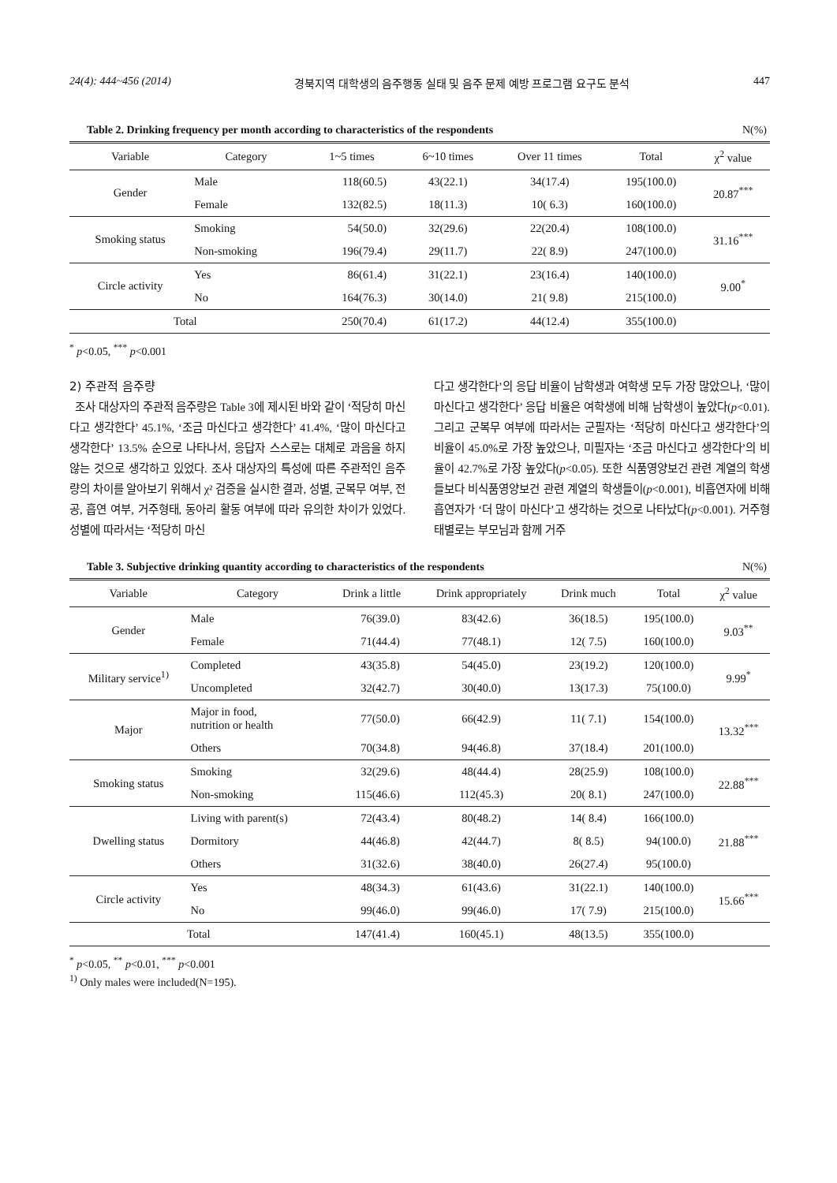24(4): 444~456 (2014) 경북지역 대학생의 음주행동 실태 및 음주 문제 예방 프로그램 요구도 분석 447
Table 2. Drinking frequency per month according to characteristics of the respondents N(%)
| Variable | Category | 1~5 times | 6~10 times | Over 11 times | Total | χ<sup>2</sup> value |
| --- | --- | --- | --- | --- | --- | --- |
| Gender | Male | 118(60.5) | 43(22.1) | 34(17.4) | 195(100.0) | 20.87<sup>***</sup> |
| | Female | 132(82.5) | 18(11.3) | 10( 6.3) | 160(100.0) | |
| Smoking status | Smoking | 54(50.0) | 32(29.6) | 22(20.4) | 108(100.0) | 31.16<sup>***</sup> |
| | Non-smoking | 196(79.4) | 29(11.7) | 22( 8.9) | 247(100.0) | |
| Circle activity | Yes | 86(61.4) | 31(22.1) | 23(16.4) | 140(100.0) | 9.00<sup>*</sup> |
| | No | 164(76.3) | 30(14.0) | 21( 9.8) | 215(100.0) | |
| Total | | 250(70.4) | 61(17.2) | 44(12.4) | 355(100.0) | |
<sup>*</sup> p<0.05, <sup>***</sup> p<0.001
2) 주관적 음주량
조사 대상자의 주관적 음주량은 Table 3에 제시된 바와 같이 ‘적당히 마신다고 생각한다’ 45.1%, ‘조금 마신다고 생각한다’ 41.4%, ‘많이 마신다고 생각한다’ 13.5% 순으로 나타나서, 응답자 스스로는 대체로 과음을 하지 않는 것으로 생각하고 있었다. 조사 대상자의 특성에 따른 주관적인 음주량의 차이를 알아보기 위해서 χ² 검증을 실시한 결과, 성별, 군복무 여부, 전공, 흡연 여부, 거주형태, 동아리 활동 여부에 따라 유의한 차이가 있었다. 성별에 따라서는 ‘적당히 마신
다고 생각한다’의 응답 비율이 남학생과 여학생 모두 가장 많았으나, ‘많이 마신다고 생각한다’ 응답 비율은 여학생에 비해 남학생이 높았다(p<0.01). 그리고 군복무 여부에 따라서는 군필자는 ‘적당히 마신다고 생각한다’의 비율이 45.0%로 가장 높았으나, 미필자는 ‘조금 마신다고 생각한다’의 비율이 42.7%로 가장 높았다(p<0.05). 또한 식품영양보건 관련 계열의 학생들보다 비식품영양보건 관련 계열의 학생들이(p<0.001), 비흡연자에 비해 흡연자가 ‘더 많이 마신다’고 생각하는 것으로 나타났다(p<0.001). 거주형태별로는 부모님과 함께 거주
Table 3. Subjective drinking quantity according to characteristics of the respondents N(%)
| Variable | Category | Drink a little | Drink appropriately | Drink much | Total | χ<sup>2</sup> value |
| --- | --- | --- | --- | --- | --- | --- |
| Gender | Male | 76(39.0) | 83(42.6) | 36(18.5) | 195(100.0) | 9.03<sup>**</sup> |
| | Female | 71(44.4) | 77(48.1) | 12( 7.5) | 160(100.0) | |
| Military service<sup>1)</sup> | Completed | 43(35.8) | 54(45.0) | 23(19.2) | 120(100.0) | 9.99<sup>*</sup> |
| | Uncompleted | 32(42.7) | 30(40.0) | 13(17.3) | 75(100.0) | |
| Major | Major in food, nutrition or health | 77(50.0) | 66(42.9) | 11( 7.1) | 154(100.0) | 13.32<sup>***</sup> |
| | Others | 70(34.8) | 94(46.8) | 37(18.4) | 201(100.0) | |
| Smoking status | Smoking | 32(29.6) | 48(44.4) | 28(25.9) | 108(100.0) | 22.88<sup>***</sup> |
| | Non-smoking | 115(46.6) | 112(45.3) | 20( 8.1) | 247(100.0) | |
| Dwelling status | Living with parent(s) | 72(43.4) | 80(48.2) | 14( 8.4) | 166(100.0) | 21.88<sup>***</sup> |
| | Dormitory | 44(46.8) | 42(44.7) | 8( 8.5) | 94(100.0) | |
| | Others | 31(32.6) | 38(40.0) | 26(27.4) | 95(100.0) | |
| Circle activity | Yes | 48(34.3) | 61(43.6) | 31(22.1) | 140(100.0) | 15.66<sup>***</sup> |
| | No | 99(46.0) | 99(46.0) | 17( 7.9) | 215(100.0) | |
| Total | | 147(41.4) | 160(45.1) | 48(13.5) | 355(100.0) | |
<sup>*</sup> p<0.05, <sup>**</sup> p<0.01, <sup>***</sup> p<0.001
<sup>1)</sup> Only males were included(N=195).